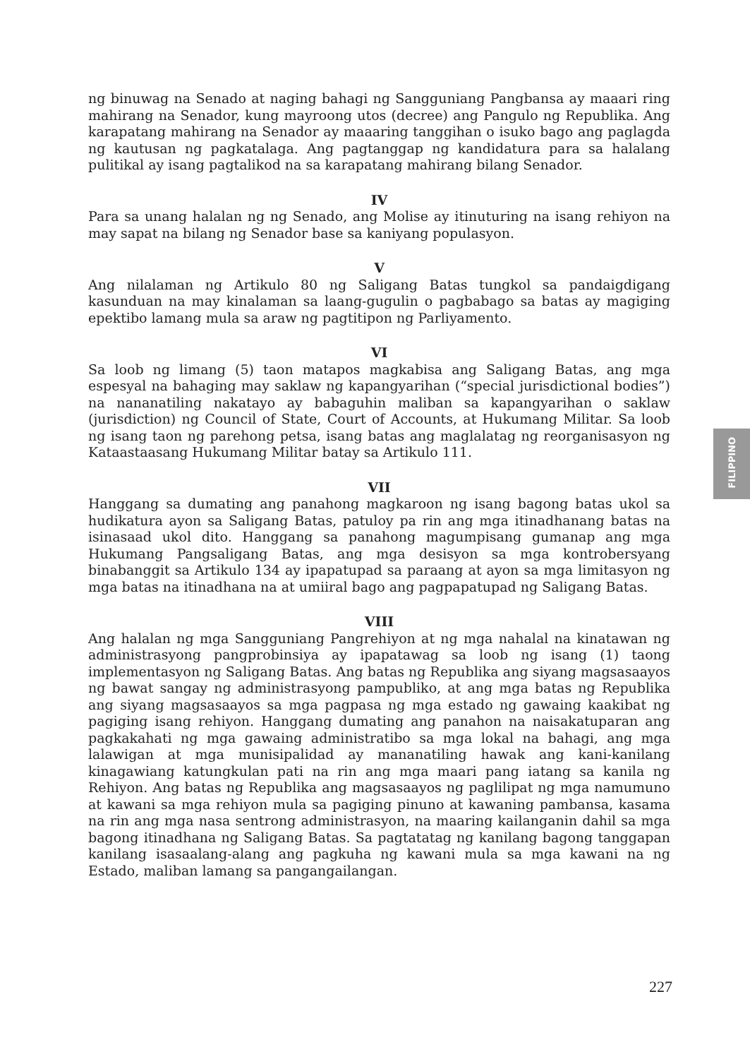ng binuwag na Senado at naging bahagi ng Sangguniang Pangbansa ay maaari ring mahirang na Senador, kung mayroong utos (decree) ang Pangulo ng Republika. Ang karapatang mahirang na Senador ay maaaring tanggihan o isuko bago ang paglagda ng kautusan ng pagkatalaga. Ang pagtanggap ng kandidatura para sa halalang pulitikal ay isang pagtalikod na sa karapatang mahirang bilang Senador.
IV
Para sa unang halalan ng ng Senado, ang Molise ay itinuturing na isang rehiyon na may sapat na bilang ng Senador base sa kaniyang populasyon.
V
Ang nilalaman ng Artikulo 80 ng Saligang Batas tungkol sa pandaigdigang kasunduan na may kinalaman sa laang-gugulin o pagbabago sa batas ay magiging epektibo lamang mula sa araw ng pagtitipon ng Parliyamento.
VI
Sa loob ng limang (5) taon matapos magkabisa ang Saligang Batas, ang mga espesyal na bahaging may saklaw ng kapangyarihan (“special jurisdictional bodies”) na nananatiling nakatayo ay babaguhin maliban sa kapangyarihan o saklaw (jurisdiction) ng Council of State, Court of Accounts, at Hukumang Militar. Sa loob ng isang taon ng parehong petsa, isang batas ang maglalatag ng reorganisasyon ng Kataastaasang Hukumang Militar batay sa Artikulo 111.
VII
Hanggang sa dumating ang panahong magkaroon ng isang bagong batas ukol sa hudikatura ayon sa Saligang Batas, patuloy pa rin ang mga itinadhanang batas na isinasaad ukol dito. Hanggang sa panahong magumpisang gumanap ang mga Hukumang Pangsaligang Batas, ang mga desisyon sa mga kontrobersyang binabanggit sa Artikulo 134 ay ipapatupad sa paraang at ayon sa mga limitasyon ng mga batas na itinadhana na at umiiral bago ang pagpapatupad ng Saligang Batas.
VIII
Ang halalan ng mga Sangguniang Pangrehiyon at ng mga nahalal na kinatawan ng administrasyong pangprobinsiya ay ipapatawag sa loob ng isang (1) taong implementasyon ng Saligang Batas. Ang batas ng Republika ang siyang magsasaayos ng bawat sangay ng administrasyong pampubliko, at ang mga batas ng Republika ang siyang magsasaayos sa mga pagpasa ng mga estado ng gawaing kaakibat ng pagiging isang rehiyon. Hanggang dumating ang panahon na naisakatuparan ang pagkakahati ng mga gawaing administratibo sa mga lokal na bahagi, ang mga lalawigan at mga munisipalidad ay mananatiling hawak ang kani-kanilang kinagawiang katungkulan pati na rin ang mga maari pang iatang sa kanila ng Rehiyon. Ang batas ng Republika ang magsasaayos ng paglilipat ng mga namumuno at kawani sa mga rehiyon mula sa pagiging pinuno at kawaning pambansa, kasama na rin ang mga nasa sentrong administrasyon, na maaring kailanganin dahil sa mga bagong itinadhana ng Saligang Batas. Sa pagtatatag ng kanilang bagong tanggapan kanilang isasaalang-alang ang pagkuha ng kawani mula sa mga kawani na ng Estado, maliban lamang sa pangangailangan.
FILIPPINO
227